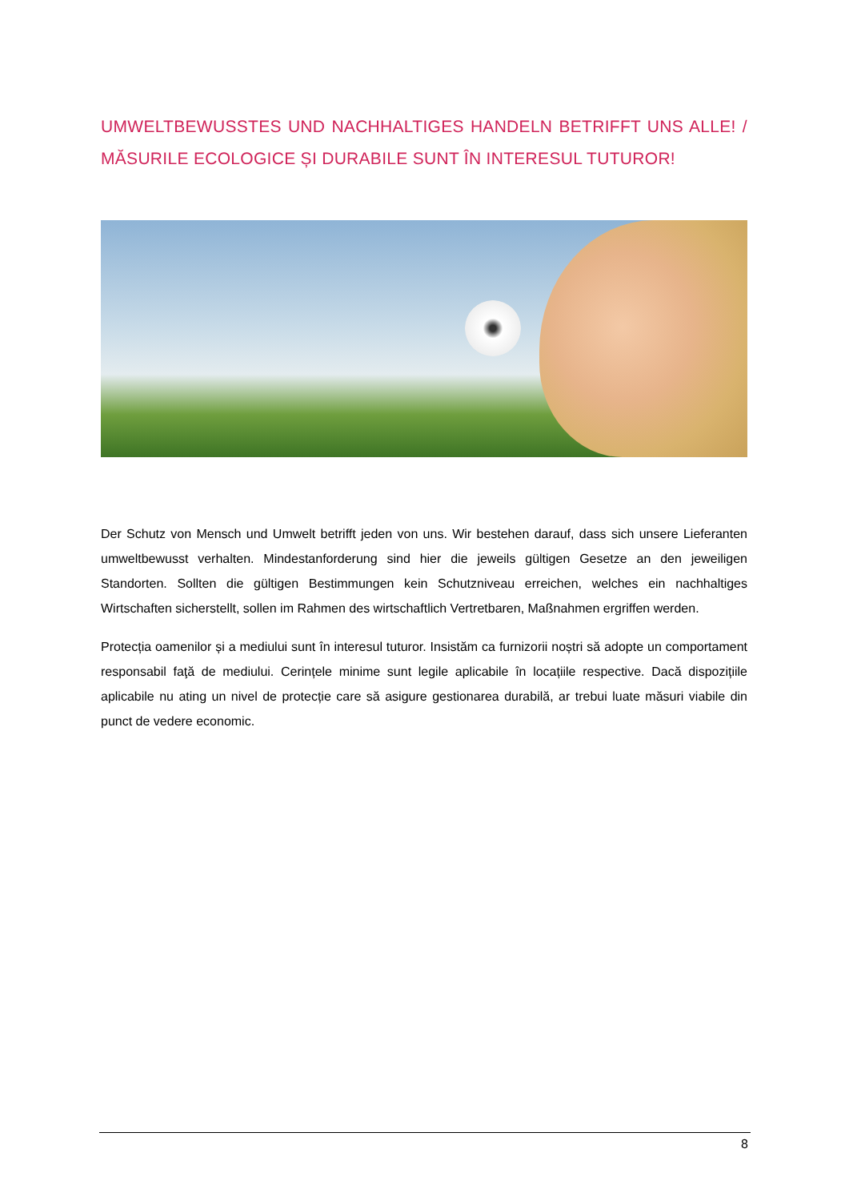UMWELTBEWUSSTES UND NACHHALTIGES HANDELN BETRIFFT UNS ALLE! / MĂSURILE ECOLOGICE ȘI DURABILE SUNT ÎN INTERESUL TUTUROR!
Der Schutz von Mensch und Umwelt betrifft jeden von uns. Wir bestehen darauf, dass sich unsere Lieferanten umweltbewusst verhalten. Mindestanforderung sind hier die jeweils gültigen Gesetze an den jeweiligen Standorten. Sollten die gültigen Bestimmungen kein Schutzniveau erreichen, welches ein nachhaltiges Wirtschaften sicherstellt, sollen im Rahmen des wirtschaftlich Vertretbaren, Maßnahmen ergriffen werden.
Protecția oamenilor și a mediului sunt în interesul tuturor. Insistăm ca furnizorii noștri să adopte un comportament responsabil faţă de mediului. Cerințele minime sunt legile aplicabile în locațiile respective. Dacă dispozițiile aplicabile nu ating un nivel de protecție care să asigure gestionarea durabilă, ar trebui luate măsuri viabile din punct de vedere economic.
8